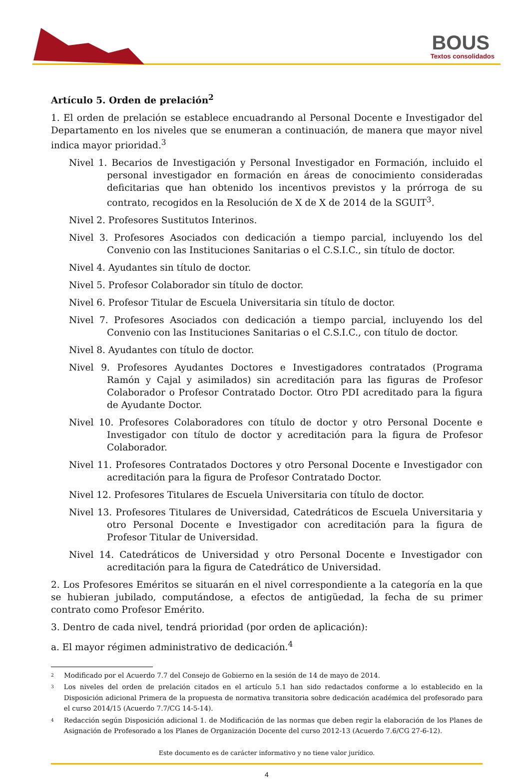BOUS
Textos consolidados
Artículo 5. Orden de prelación<sup>2</sup>
1. El orden de prelación se establece encuadrando al Personal Docente e Investigador del Departamento en los niveles que se enumeran a continuación, de manera que mayor nivel indica mayor prioridad.<sup>3</sup>
Nivel 1. Becarios de Investigación y Personal Investigador en Formación, incluido el personal investigador en formación en áreas de conocimiento consideradas deficitarias que han obtenido los incentivos previstos y la prórroga de su contrato, recogidos en la Resolución de X de X de 2014 de la SGUIT<sup>3</sup>.
Nivel 2. Profesores Sustitutos Interinos.
Nivel 3. Profesores Asociados con dedicación a tiempo parcial, incluyendo los del Convenio con las Instituciones Sanitarias o el C.S.I.C., sin título de doctor.
Nivel 4. Ayudantes sin título de doctor.
Nivel 5. Profesor Colaborador sin título de doctor.
Nivel 6. Profesor Titular de Escuela Universitaria sin título de doctor.
Nivel 7. Profesores Asociados con dedicación a tiempo parcial, incluyendo los del Convenio con las Instituciones Sanitarias o el C.S.I.C., con título de doctor.
Nivel 8. Ayudantes con título de doctor.
Nivel 9. Profesores Ayudantes Doctores e Investigadores contratados (Programa Ramón y Cajal y asimilados) sin acreditación para las figuras de Profesor Colaborador o Profesor Contratado Doctor. Otro PDI acreditado para la figura de Ayudante Doctor.
Nivel 10. Profesores Colaboradores con título de doctor y otro Personal Docente e Investigador con título de doctor y acreditación para la figura de Profesor Colaborador.
Nivel 11. Profesores Contratados Doctores y otro Personal Docente e Investigador con acreditación para la figura de Profesor Contratado Doctor.
Nivel 12. Profesores Titulares de Escuela Universitaria con título de doctor.
Nivel 13. Profesores Titulares de Universidad, Catedráticos de Escuela Universitaria y otro Personal Docente e Investigador con acreditación para la figura de Profesor Titular de Universidad.
Nivel 14. Catedráticos de Universidad y otro Personal Docente e Investigador con acreditación para la figura de Catedrático de Universidad.
2. Los Profesores Eméritos se situarán en el nivel correspondiente a la categoría en la que se hubieran jubilado, computándose, a efectos de antigüedad, la fecha de su primer contrato como Profesor Emérito.
3. Dentro de cada nivel, tendrá prioridad (por orden de aplicación):
a. El mayor régimen administrativo de dedicación.<sup>4</sup>
<sup>2</sup> Modificado por el Acuerdo 7.7 del Consejo de Gobierno en la sesión de 14 de mayo de 2014.
<sup>3</sup> Los niveles del orden de prelación citados en el artículo 5.1 han sido redactados conforme a lo establecido en la Disposición adicional Primera de la propuesta de normativa transitoria sobre dedicación académica del profesorado para el curso 2014/15 (Acuerdo 7.7/CG 14-5-14).
<sup>4</sup> Redacción según Disposición adicional 1. de Modificación de las normas que deben regir la elaboración de los Planes de Asignación de Profesorado a los Planes de Organización Docente del curso 2012-13 (Acuerdo 7.6/CG 27-6-12).
Este documento es de carácter informativo y no tiene valor jurídico.
4